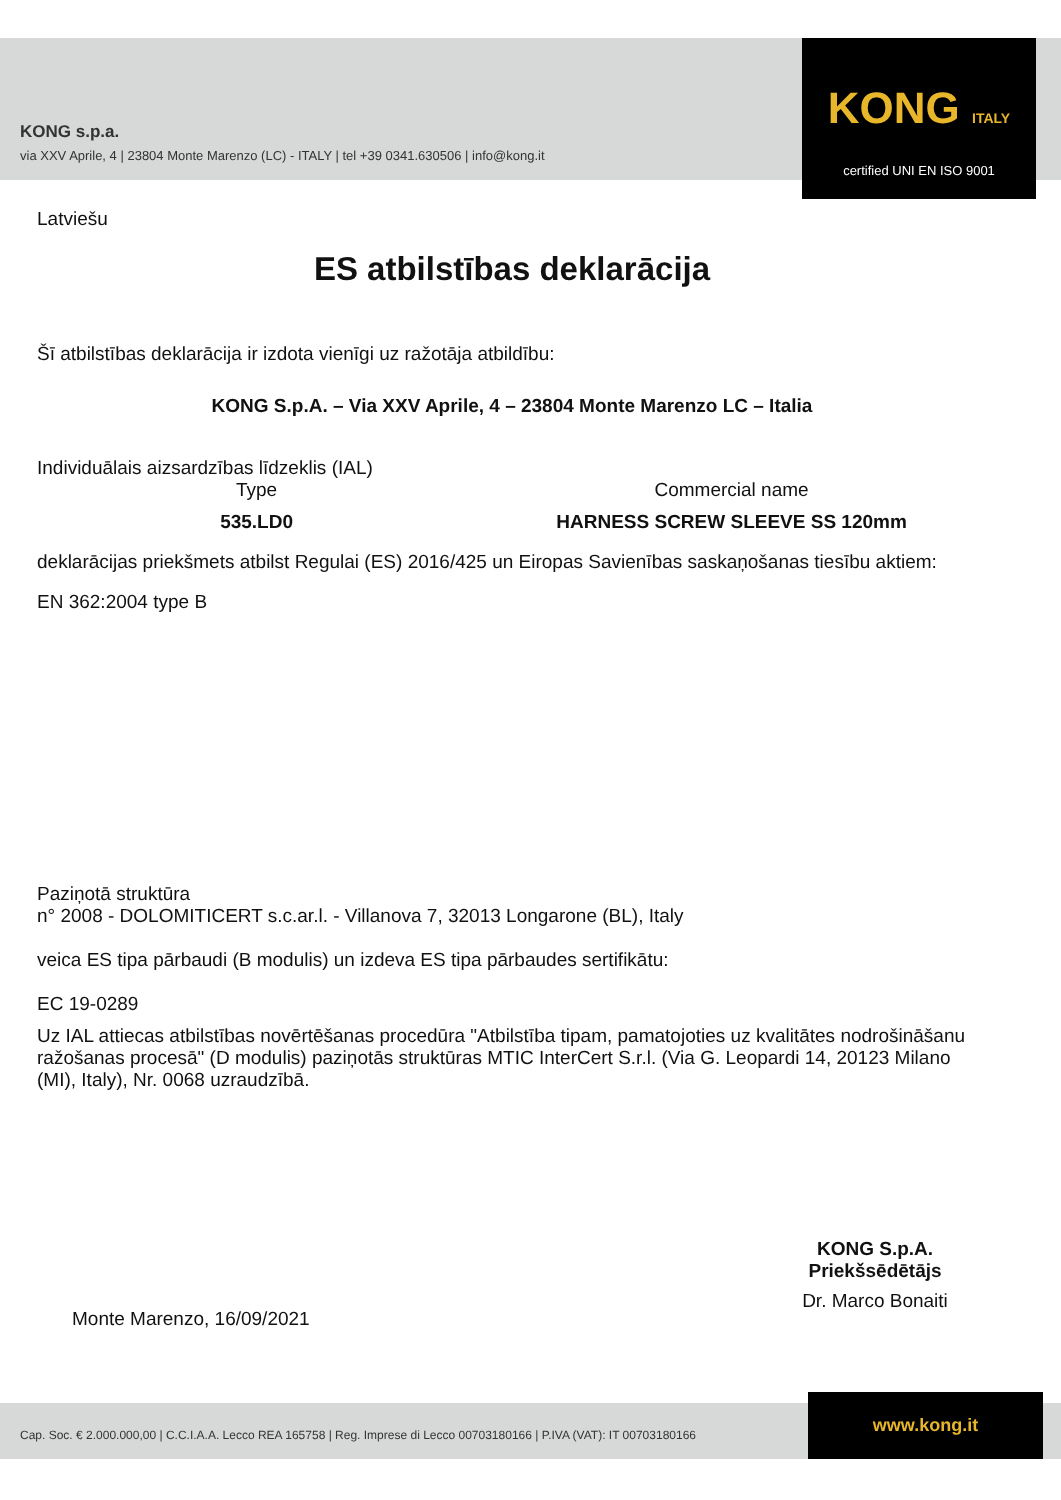KONG s.p.a.
via XXV Aprile, 4 | 23804 Monte Marenzo (LC) - ITALY | tel +39 0341.630506 | info@kong.it
KONG ITALY
certified UNI EN ISO 9001
Latviešu
ES atbilstības deklarācija
Šī atbilstības deklarācija ir izdota vienīgi uz ražotāja atbildību:
KONG S.p.A. – Via XXV Aprile, 4 – 23804 Monte Marenzo LC – Italia
Individuālais aizsardzības līdzeklis (IAL)
Type Commercial name
535.LD0 HARNESS SCREW SLEEVE SS 120mm
deklarācijas priekšmets atbilst Regulai (ES) 2016/425 un Eiropas Savienības saskaņošanas tiesību aktiem:
EN 362:2004 type B
Paziņotā struktūra
n° 2008 - DOLOMITICERT s.c.ar.l. - Villanova 7, 32013 Longarone (BL), Italy
veica ES tipa pārbaudi (B modulis) un izdeva ES tipa pārbaudes sertifikātu:
EC 19-0289
Uz IAL attiecas atbilstības novērtēšanas procedūra "Atbilstība tipam, pamatojoties uz kvalitātes nodrošināšanu ražošanas procesā" (D modulis) paziņotās struktūras MTIC InterCert S.r.l. (Via G. Leopardi 14, 20123 Milano (MI), Italy), Nr. 0068 uzraudzībā.
KONG S.p.A.
Priekšsēdētājs
Dr. Marco Bonaiti
Monte Marenzo, 16/09/2021
Cap. Soc. € 2.000.000,00 | C.C.I.A.A. Lecco REA 165758 | Reg. Imprese di Lecco 00703180166 | P.IVA (VAT): IT 00703180166
www.kong.it